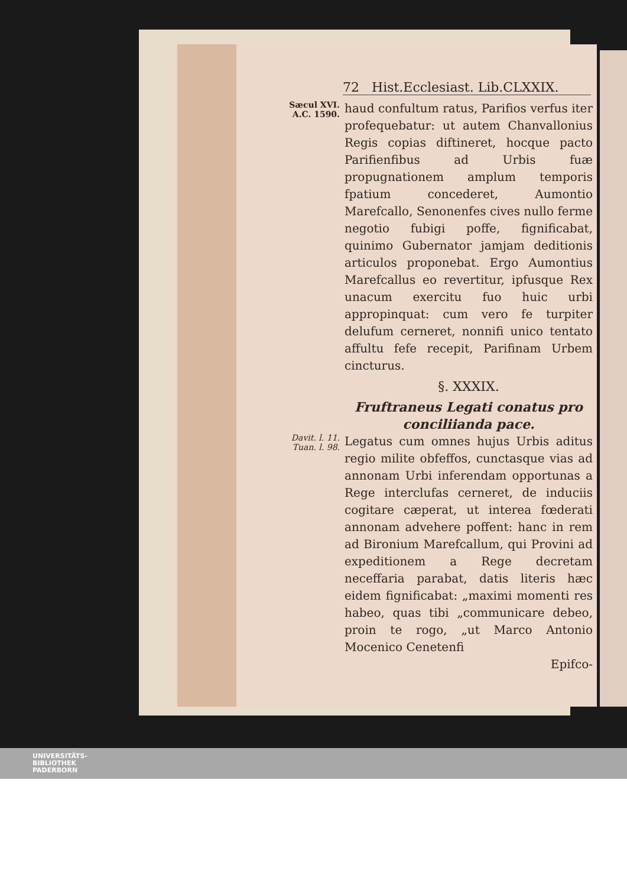72 Hist.Ecclesiast. Lib.CLXXIX.
Sæcul XVI.
A.C. 1590.
haud confultum ratus, Parifios verfus iter profequebatur: ut autem Chanvallonius Regis copias diftineret, hocque pacto Parifienfibus ad Urbis fuæ propugnationem amplum temporis fpatium concederet, Aumontio Marefcallo, Senonenfes cives nullo ferme negotio fubigi poffe, fignificabat, quinimo Gubernator jamjam deditionis articulos proponebat. Ergo Aumontius Marefcallus eo revertitur, ipfusque Rex unacum exercitu fuo huic urbi appropinquat: cum vero fe turpiter delufum cerneret, nonnifi unico tentato affultu fefe recepit, Parifinam Urbem cincturus.
§. XXXIX.
Fruftraneus Legati conatus pro conciliianda pace.
Davit. l. 11.
Tuan. l. 98.
Legatus cum omnes hujus Urbis aditus regio milite obfeffos, cunctasque vias ad annonam Urbi inferendam opportunas a Rege interclufas cerneret, de induciis cogitare cæperat, ut interea fœderati annonam advehere poffent: hanc in rem ad Bironium Marefcallum, qui Provini ad expeditionem a Rege decretam neceffaria parabat, datis literis hæc eidem fignificabat: „maximi momenti res habeo, quas tibi „communicare debeo, proin te rogo, „ut Marco Antonio Mocenico Cenetenfi
Epifco-
UNIVERSITÄTS-
BIBLIOTHEK
PADERBORN